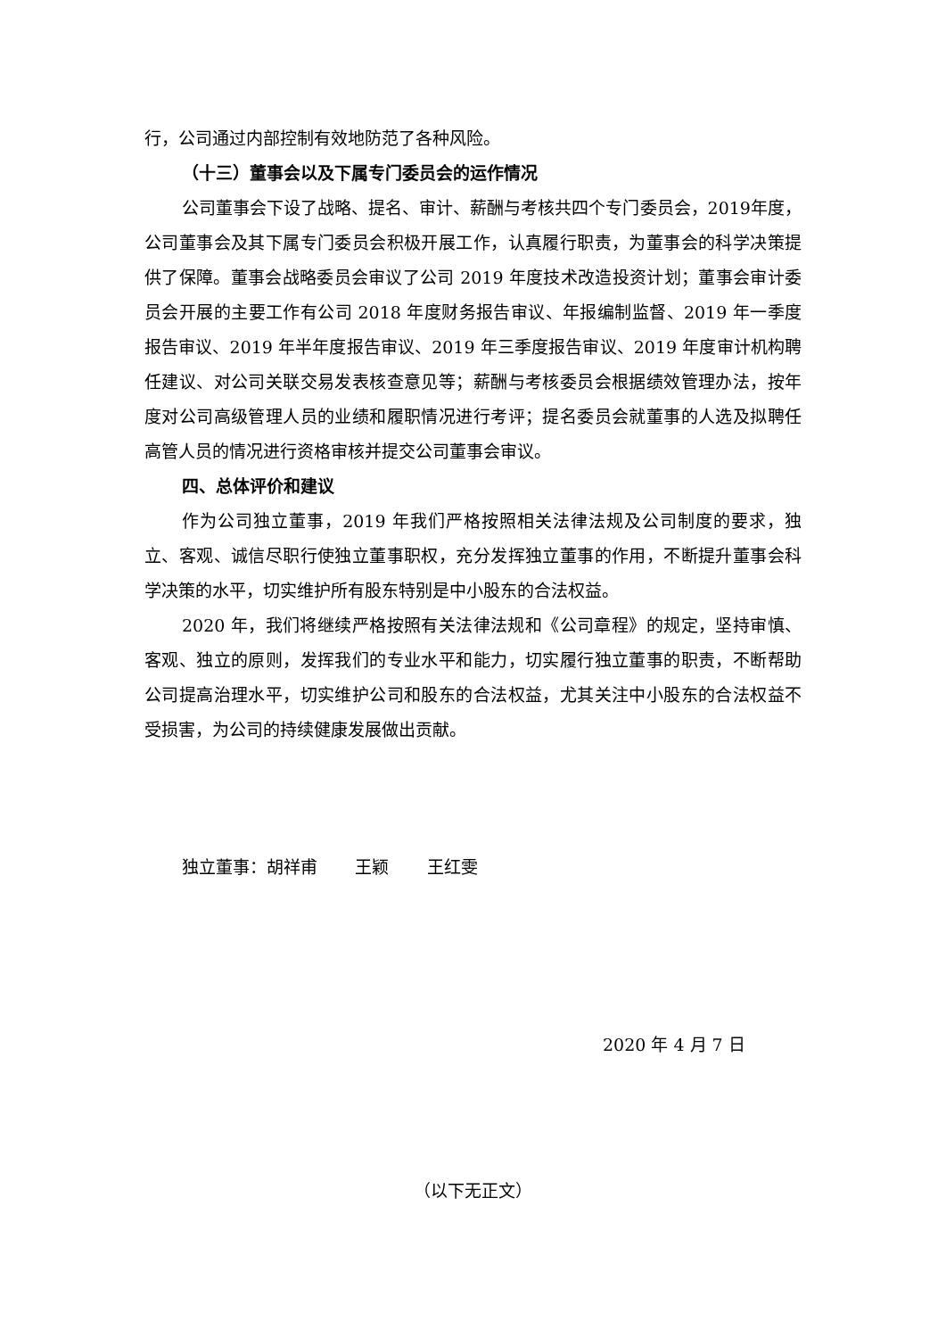行，公司通过内部控制有效地防范了各种风险。
（十三）董事会以及下属专门委员会的运作情况
公司董事会下设了战略、提名、审计、薪酬与考核共四个专门委员会，2019年度，公司董事会及其下属专门委员会积极开展工作，认真履行职责，为董事会的科学决策提供了保障。董事会战略委员会审议了公司 2019 年度技术改造投资计划；董事会审计委员会开展的主要工作有公司 2018 年度财务报告审议、年报编制监督、2019 年一季度报告审议、2019 年半年度报告审议、2019 年三季度报告审议、2019 年度审计机构聘任建议、对公司关联交易发表核查意见等；薪酬与考核委员会根据绩效管理办法，按年度对公司高级管理人员的业绩和履职情况进行考评；提名委员会就董事的人选及拟聘任高管人员的情况进行资格审核并提交公司董事会审议。
四、总体评价和建议
作为公司独立董事，2019 年我们严格按照相关法律法规及公司制度的要求，独立、客观、诚信尽职行使独立董事职权，充分发挥独立董事的作用，不断提升董事会科学决策的水平，切实维护所有股东特别是中小股东的合法权益。
2020 年，我们将继续严格按照有关法律法规和《公司章程》的规定，坚持审慎、客观、独立的原则，发挥我们的专业水平和能力，切实履行独立董事的职责，不断帮助公司提高治理水平，切实维护公司和股东的合法权益，尤其关注中小股东的合法权益不受损害，为公司的持续健康发展做出贡献。
独立董事：胡祥甫 王颖 王红雯
2020 年 4 月 7 日
（以下无正文）